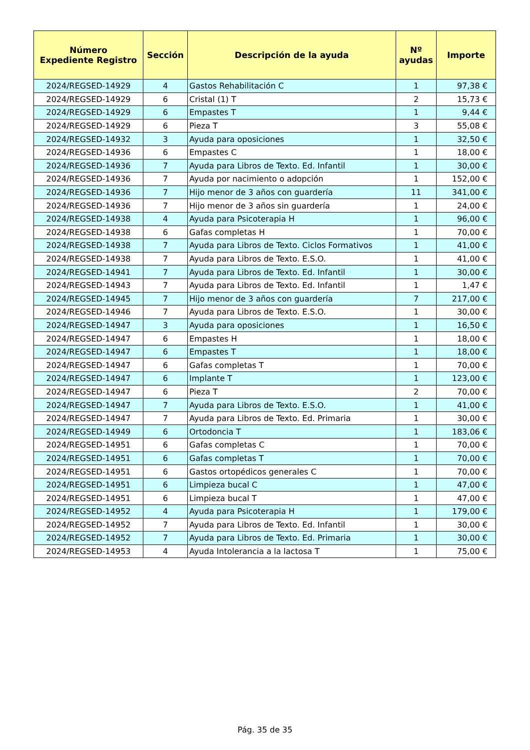| Número Expediente Registro | Sección | Descripción de la ayuda | Nº ayudas | Importe |
| --- | --- | --- | --- | --- |
| 2024/REGSED-14929 | 4 | Gastos Rehabilitación C | 1 | 97,38 € |
| 2024/REGSED-14929 | 6 | Cristal (1) T | 2 | 15,73 € |
| 2024/REGSED-14929 | 6 | Empastes T | 1 | 9,44 € |
| 2024/REGSED-14929 | 6 | Pieza T | 3 | 55,08 € |
| 2024/REGSED-14932 | 3 | Ayuda para oposiciones | 1 | 32,50 € |
| 2024/REGSED-14936 | 6 | Empastes C | 1 | 18,00 € |
| 2024/REGSED-14936 | 7 | Ayuda para Libros de Texto. Ed. Infantil | 1 | 30,00 € |
| 2024/REGSED-14936 | 7 | Ayuda por nacimiento o adopción | 1 | 152,00 € |
| 2024/REGSED-14936 | 7 | Hijo menor de 3 años con guardería | 11 | 341,00 € |
| 2024/REGSED-14936 | 7 | Hijo menor de 3 años sin guardería | 1 | 24,00 € |
| 2024/REGSED-14938 | 4 | Ayuda para Psicoterapia H | 1 | 96,00 € |
| 2024/REGSED-14938 | 6 | Gafas completas H | 1 | 70,00 € |
| 2024/REGSED-14938 | 7 | Ayuda para Libros de Texto. Ciclos Formativos | 1 | 41,00 € |
| 2024/REGSED-14938 | 7 | Ayuda para Libros de Texto. E.S.O. | 1 | 41,00 € |
| 2024/REGSED-14941 | 7 | Ayuda para Libros de Texto. Ed. Infantil | 1 | 30,00 € |
| 2024/REGSED-14943 | 7 | Ayuda para Libros de Texto. Ed. Infantil | 1 | 1,47 € |
| 2024/REGSED-14945 | 7 | Hijo menor de 3 años con guardería | 7 | 217,00 € |
| 2024/REGSED-14946 | 7 | Ayuda para Libros de Texto. E.S.O. | 1 | 30,00 € |
| 2024/REGSED-14947 | 3 | Ayuda para oposiciones | 1 | 16,50 € |
| 2024/REGSED-14947 | 6 | Empastes H | 1 | 18,00 € |
| 2024/REGSED-14947 | 6 | Empastes T | 1 | 18,00 € |
| 2024/REGSED-14947 | 6 | Gafas completas T | 1 | 70,00 € |
| 2024/REGSED-14947 | 6 | Implante T | 1 | 123,00 € |
| 2024/REGSED-14947 | 6 | Pieza T | 2 | 70,00 € |
| 2024/REGSED-14947 | 7 | Ayuda para Libros de Texto. E.S.O. | 1 | 41,00 € |
| 2024/REGSED-14947 | 7 | Ayuda para Libros de Texto. Ed. Primaria | 1 | 30,00 € |
| 2024/REGSED-14949 | 6 | Ortodoncia T | 1 | 183,06 € |
| 2024/REGSED-14951 | 6 | Gafas completas C | 1 | 70,00 € |
| 2024/REGSED-14951 | 6 | Gafas completas T | 1 | 70,00 € |
| 2024/REGSED-14951 | 6 | Gastos ortopédicos generales C | 1 | 70,00 € |
| 2024/REGSED-14951 | 6 | Limpieza bucal C | 1 | 47,00 € |
| 2024/REGSED-14951 | 6 | Limpieza bucal T | 1 | 47,00 € |
| 2024/REGSED-14952 | 4 | Ayuda para Psicoterapia H | 1 | 179,00 € |
| 2024/REGSED-14952 | 7 | Ayuda para Libros de Texto. Ed. Infantil | 1 | 30,00 € |
| 2024/REGSED-14952 | 7 | Ayuda para Libros de Texto. Ed. Primaria | 1 | 30,00 € |
| 2024/REGSED-14953 | 4 | Ayuda Intolerancia a la lactosa T | 1 | 75,00 € |
Pág. 35 de 35